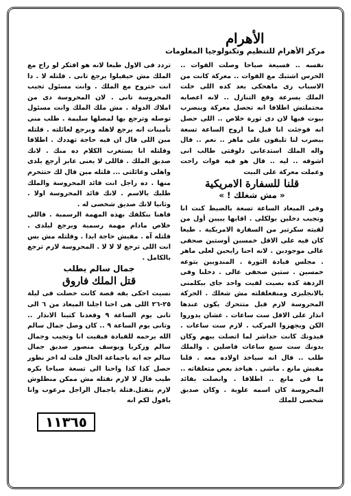الأهرام
مركز الأهرام للتنظيم وتكنولوجيا المعلومات
نفسه .. فسيعة صباحا وصلت القوات .. الحرس اشتبك مع القوات .. معركة كانت من الاسباب زى ماهحكى بعد كده اللى خلت الملك يسرعة وقع التنازل .. لانه اعصابه محتملتش اطلاقا انه تحصل معركة وينضرب بيوت فيها لان دى ثورة خلاص .. اللى حصل انه فوجئت انا قبل ما اروح الساعة تسعة بيضرب لنا تليفون على ماهر .. نعم .. قال واله الملك استدعانى دلوقتى طالب انى اشوفه .. ليه .. قال هو فيه قوات راحت وعملت معركة على البيت
قلنا للسفارة الامريكية
« مش شغلك ! »
وفى الميعاد الساعة تسعة بالضبط كنت انا وتجيب دخلين بولكلى . اقابها بيبين أول من لقيته سكرتير من السفارة الامريكية . طبعا كان فيه على الاقل خمسين أوستين صحفى عالى موجودين . لانه احنا رايحين لعلى ماهر . مجلس قيادة الثورة . المندوبين بتوعه خمسين . ستين صحفى عالى . دخلنا وفى الردهة كده بصيت لقيت واحد جاى بيكلمنى بالانجليزى ومنفعلقلته مش شغلك . الحركة المحروسة لازم قبل متتحرك يكون عندها انذار على الاقل ست ساعات . عشان يدوروا الكن ويجهزوا المركب . لازم ست ساعات . فبدونك كانت حداشر لما اتصلت بيهم وكان يدونك ست سبع ساعات فاضلين . والملك طلب .. قال انه سياخذ اولاده معه . قلنا مفيش مانع . ماشى . هياخذ بعض متعلقاته .. ما فى مانع .. اطلاقا . وانصلت بقائد المحروسة كان اسمه علوبة . وكان صديق شخصى للملك
تردد فى الاول طبعا لانه هو افتكر لو راح مع الملك مش حيقبلوا يرجع تانى . قلتله لا . دا انت حتروح مع الملك . وانت مسئول تجيب المحروسة تانى . لان المحروسة دى من املاك الدولة . مش ملك الملك وانت مسئول توصله وترجع بها لمصلها سليمة . طلب منى تأمينات انه يرجع لاهله ويرجع لعائلته . قلتله مين اللى قال ان فيه حاجة تهددك . اطلاقا وقلتله انا بستغرب الكلام ده منك . لانك صديق الملك . قاللى لا يعنى عايز أرجع بلدى واهلى وعائلتى ... قلتله مين قال لك حتتحرم منها . ده راجل انت قائد المحروسة والملك طلبك بالاسم . لانك قائد المحروسة اولا . وثانيا لانك صديق شخصى له .
فاهنا بنكلفك بهذه المهمة الرسمية . قاللى خلاص مادام مهمة رسمية ويرجع لبلدى . قلتله آه . مفيش حاجة ابدا . وقلتله مش بس انت اللى ترجع لا لا لا . المحروسة لازم ترجع بالكامل .
جمال سالم يطلب
قتل الملك فاروق
نسيت احكى بقه قصة كانت حصلت فى ليلة ٢٥-٢٦ اللى هى احنا اجلنا الميعاد من ٦ الى تانى يوم الساعة ٩ وقعدنا كتبنا الانذار .. وتانى يوم الساعة ٩ .. كان وصل جمال سالم الله يرحمه للقيادة فبقيت انا وتجيب وجمال سالم وزكريا ويوسف منصور صديق جمال سالم جه ابه باجماعة الحال قلت له اخر نطور حصل كذا كذا واحنا الى تسعة صباحا بكره طيب قال لا لازم نقتله مش ممكن منطلوش لازم يتقتل.قتلة ياجمال الراجل مرعوب وانا باقول لكم انه
١١٣٦٥